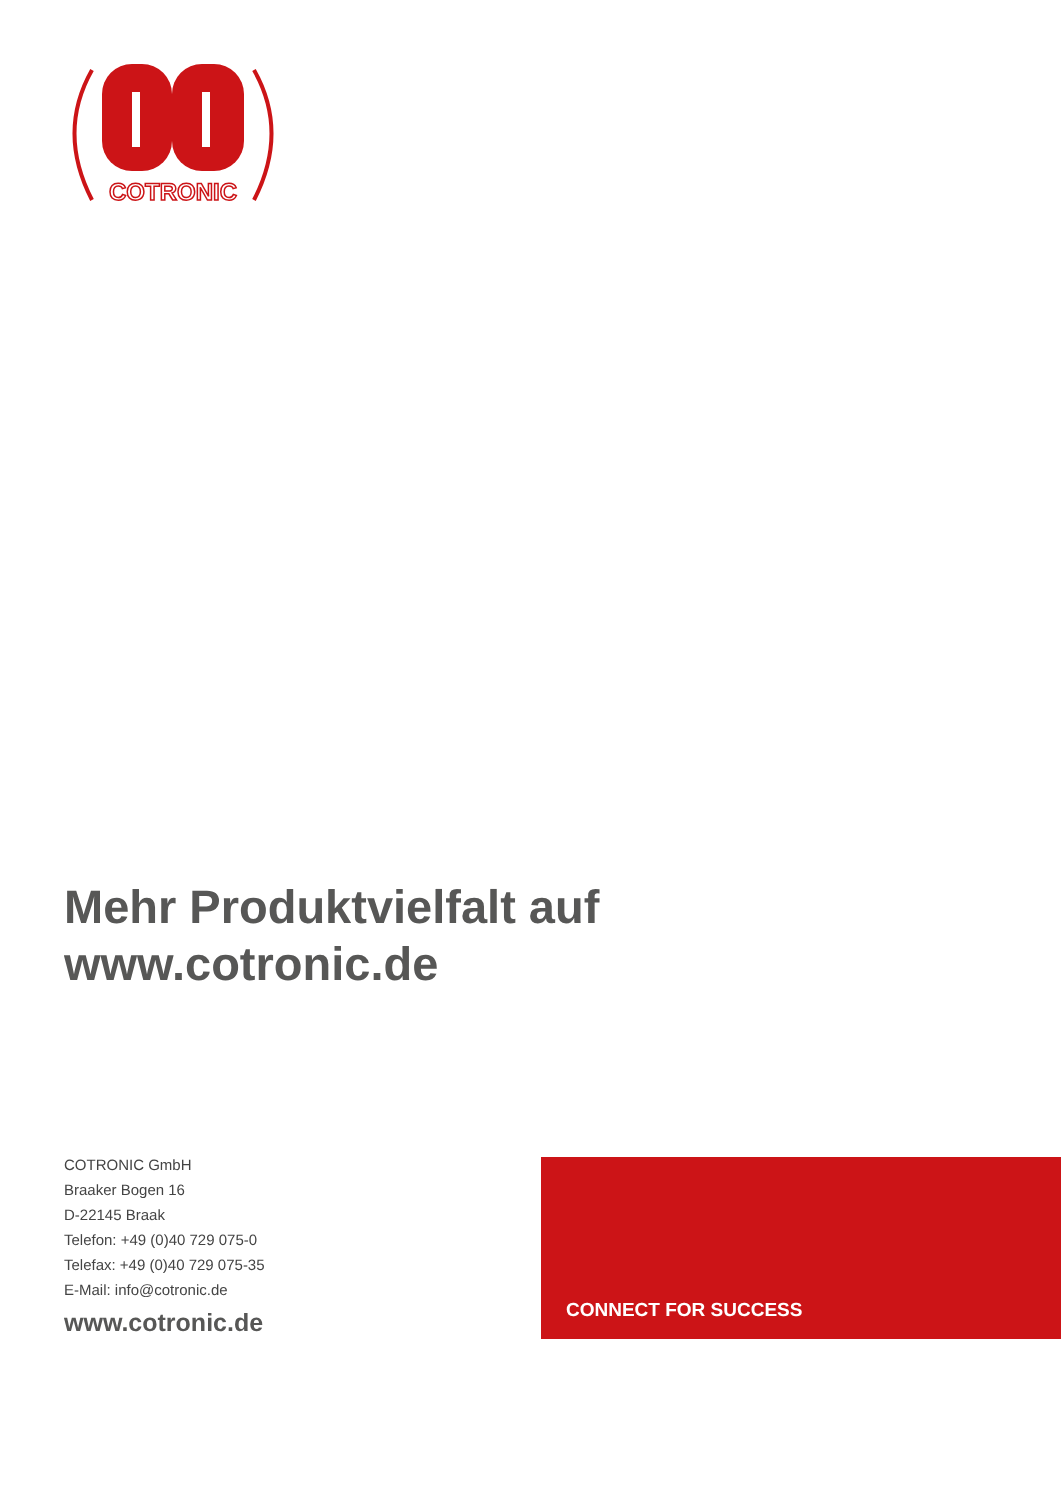COTRONIC
Mehr Produktvielfalt auf
www.cotronic.de
COTRONIC GmbH
Braaker Bogen 16
D-22145 Braak
Telefon: +49 (0)40 729 075-0
Telefax: +49 (0)40 729 075-35
E-Mail: info@cotronic.de
www.cotronic.de
CONNECT FOR SUCCESS